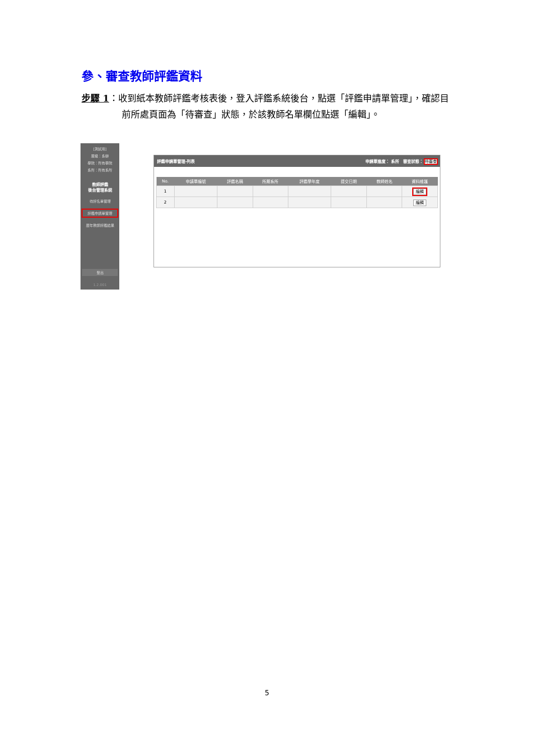參、審查教師評鑑資料
步驟 1：收到紙本教師評鑑考核表後，登入評鑑系統後台，點選「評鑑申請單管理」，確認目前所處頁面為「待審查」狀態，於該教師名單欄位點選「編輯」。
[測試用]
層級：系辦
學院：所有學院
系所：所有系所
教師評鑑
後台管理系統
待評名單管理
評鑑申請單管理
歷年教師評鑑結果
登出
1.2.001
評鑑申請單管理-列表 申請單進度： 系所 審查狀態： 待審查
| No. | 申請單編號 | 評鑑名稱 | 所屬系所 | 評鑑學年度 | 提交日期 | 教師姓名 | 資料維護 |
| --- | --- | --- | --- | --- | --- | --- | --- |
| 1 | | | | | | | 編輯 |
| 2 | | | | | | | 編輯 |
5